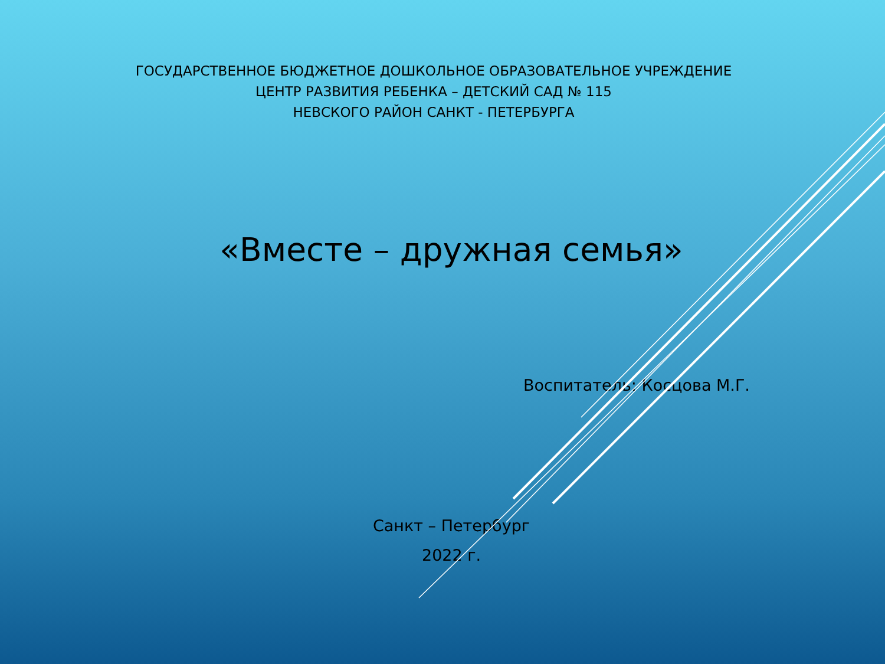ГОСУДАРСТВЕННОЕ БЮДЖЕТНОЕ ДОШКОЛЬНОЕ ОБРАЗОВАТЕЛЬНОЕ УЧРЕЖДЕНИЕ
ЦЕНТР РАЗВИТИЯ РЕБЕНКА – ДЕТСКИЙ САД № 115
НЕВСКОГО РАЙОН САНКТ - ПЕТЕРБУРГА
«Вместе – дружная семья»
Воспитатель: Косцова М.Г.
Санкт – Петербург
2022 г.